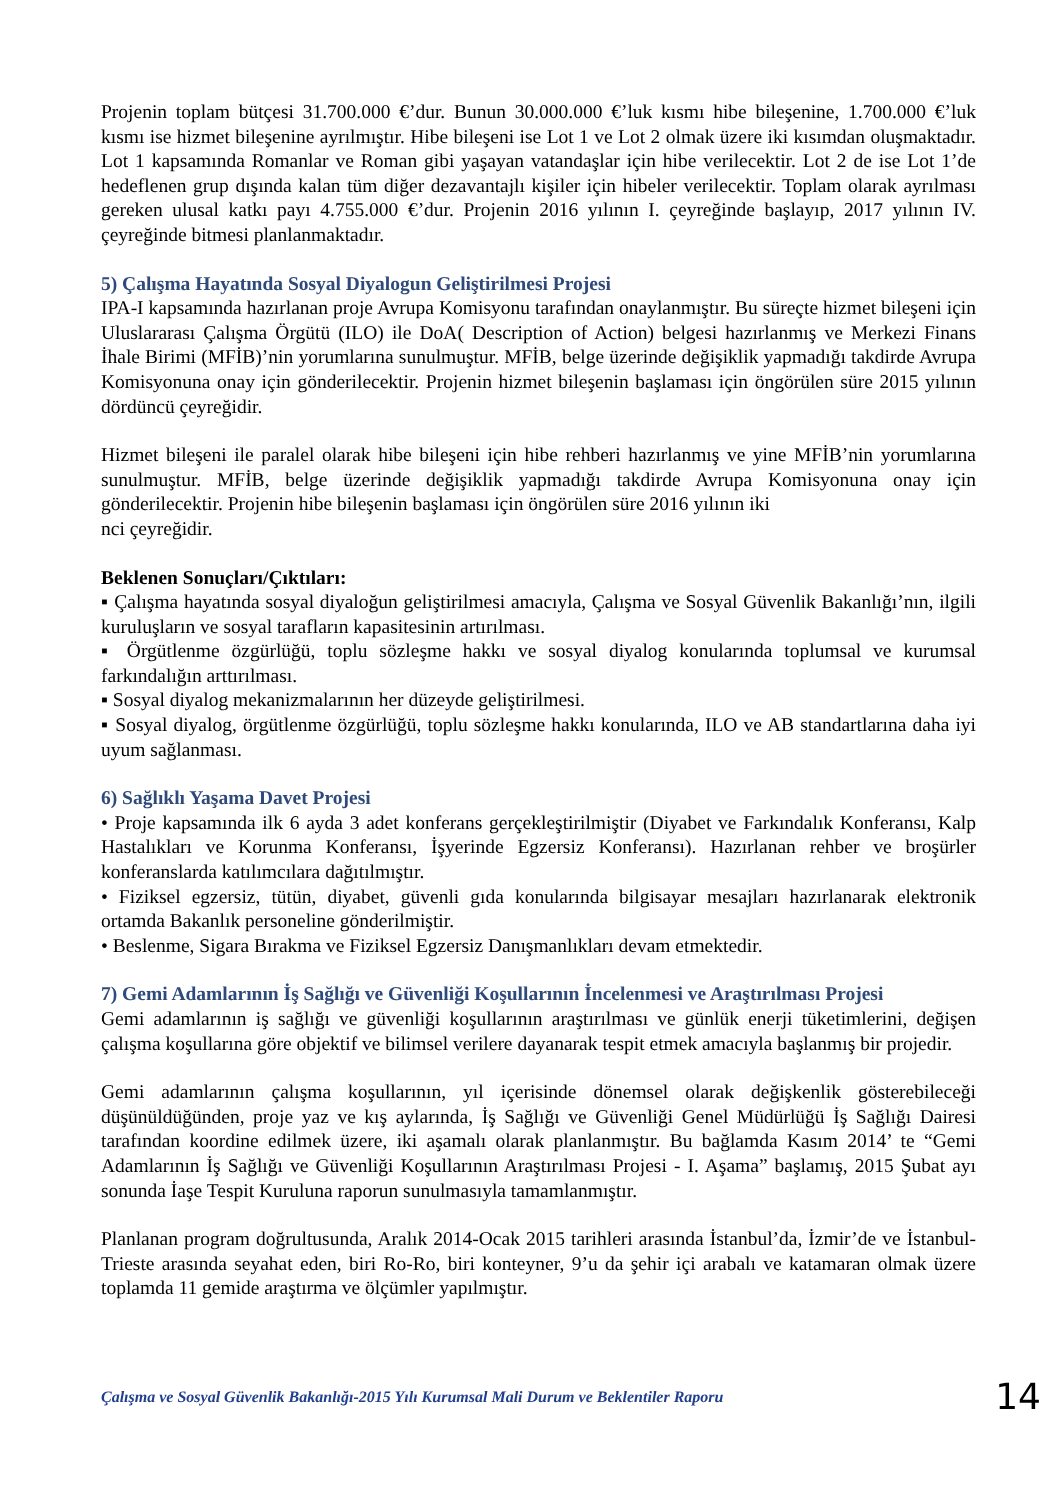Projenin toplam bütçesi 31.700.000 €’dur. Bunun 30.000.000 €’luk kısmı hibe bileşenine, 1.700.000 €’luk kısmı ise hizmet bileşenine ayrılmıştır. Hibe bileşeni ise Lot 1 ve Lot 2 olmak üzere iki kısımdan oluşmaktadır. Lot 1 kapsamında Romanlar ve Roman gibi yaşayan vatandaşlar için hibe verilecektir. Lot 2 de ise Lot 1’de hedeflenen grup dışında kalan tüm diğer dezavantajlı kişiler için hibeler verilecektir. Toplam olarak ayrılması gereken ulusal katkı payı 4.755.000 €’dur. Projenin 2016 yılının I. çeyreğinde başlayıp, 2017 yılının IV. çeyreğinde bitmesi planlanmaktadır.
5) Çalışma Hayatında Sosyal Diyalogun Geliştirilmesi Projesi
IPA-I kapsamında hazırlanan proje Avrupa Komisyonu tarafından onaylanmıştır. Bu süreçte hizmet bileşeni için Uluslararası Çalışma Örgütü (ILO) ile DoA( Description of Action) belgesi hazırlanmış ve Merkezi Finans İhale Birimi (MFİB)’nin yorumlarına sunulmuştur. MFİB, belge üzerinde değişiklik yapmadığı takdirde Avrupa Komisyonuna onay için gönderilecektir. Projenin hizmet bileşenin başlaması için öngörülen süre 2015 yılının dördüncü çeyreğidir.
Hizmet bileşeni ile paralel olarak hibe bileşeni için hibe rehberi hazırlanmış ve yine MFİB’nin yorumlarına sunulmuştur. MFİB, belge üzerinde değişiklik yapmadığı takdirde Avrupa Komisyonuna onay için gönderilecektir. Projenin hibe bileşenin başlaması için öngörülen süre 2016 yılının iki
nci çeyreğidir.
Beklenen Sonuçları/Çıktıları:
▪ Çalışma hayatında sosyal diyaloğun geliştirilmesi amacıyla, Çalışma ve Sosyal Güvenlik Bakanlığı’nın, ilgili kuruluşların ve sosyal tarafların kapasitesinin artırılması.
▪ Örgütlenme özgürlüğü, toplu sözleşme hakkı ve sosyal diyalog konularında toplumsal ve kurumsal farkındalığın arttırılması.
▪ Sosyal diyalog mekanizmalarının her düzeyde geliştirilmesi.
▪ Sosyal diyalog, örgütlenme özgürlüğü, toplu sözleşme hakkı konularında, ILO ve AB standartlarına daha iyi uyum sağlanması.
6) Sağlıklı Yaşama Davet Projesi
• Proje kapsamında ilk 6 ayda 3 adet konferans gerçekleştirilmiştir (Diyabet ve Farkındalık Konferansı, Kalp Hastalıkları ve Korunma Konferansı, İşyerinde Egzersiz Konferansı). Hazırlanan rehber ve broşürler konferanslarda katılımcılara dağıtılmıştır.
• Fiziksel egzersiz, tütün, diyabet, güvenli gıda konularında bilgisayar mesajları hazırlanarak elektronik ortamda Bakanlık personeline gönderilmiştir.
• Beslenme, Sigara Bırakma ve Fiziksel Egzersiz Danışmanlıkları devam etmektedir.
7) Gemi Adamlarının İş Sağlığı ve Güvenliği Koşullarının İncelenmesi ve Araştırılması Projesi
Gemi adamlarının iş sağlığı ve güvenliği koşullarının araştırılması ve günlük enerji tüketimlerini, değişen çalışma koşullarına göre objektif ve bilimsel verilere dayanarak tespit etmek amacıyla başlanmış bir projedir.
Gemi adamlarının çalışma koşullarının, yıl içerisinde dönemsel olarak değişkenlik gösterebileceği düşünüldüğünden, proje yaz ve kış aylarında, İş Sağlığı ve Güvenliği Genel Müdürlüğü İş Sağlığı Dairesi tarafından koordine edilmek üzere, iki aşamalı olarak planlanmıştır. Bu bağlamda Kasım 2014’ te “Gemi Adamlarının İş Sağlığı ve Güvenliği Koşullarının Araştırılması Projesi - I. Aşama” başlamış, 2015 Şubat ayı sonunda İaşe Tespit Kuruluna raporun sunulmasıyla tamamlanmıştır.
Planlanan program doğrultusunda, Aralık 2014-Ocak 2015 tarihleri arasında İstanbul’da, İzmir’de ve İstanbul-Trieste arasında seyahat eden, biri Ro-Ro, biri konteyner, 9’u da şehir içi arabalı ve katamaran olmak üzere toplamda 11 gemide araştırma ve ölçümler yapılmıştır.
Çalışma ve Sosyal Güvenlik Bakanlığı-2015 Yılı Kurumsal Mali Durum ve Beklentiler Raporu 14